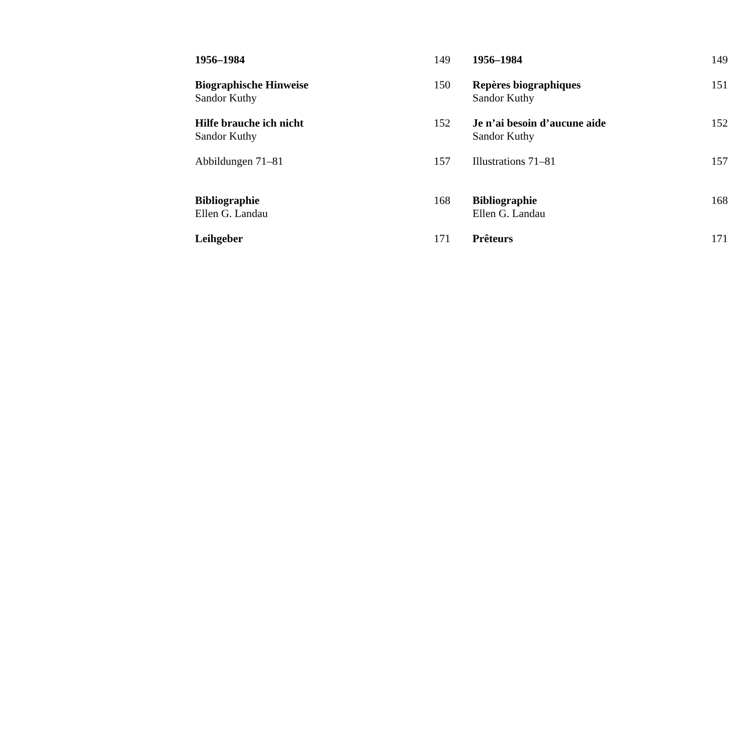1956–1984 149
Biographische Hinweise 150
Sandor Kuthy
Hilfe brauche ich nicht 152
Sandor Kuthy
Abbildungen 71–81 157
Bibliographie 168
Ellen G. Landau
Leihgeber 171
1956–1984 149
Repères biographiques 151
Sandor Kuthy
Je n’ai besoin d’aucune aide 152
Sandor Kuthy
Illustrations 71–81 157
Bibliographie 168
Ellen G. Landau
Prêteurs 171